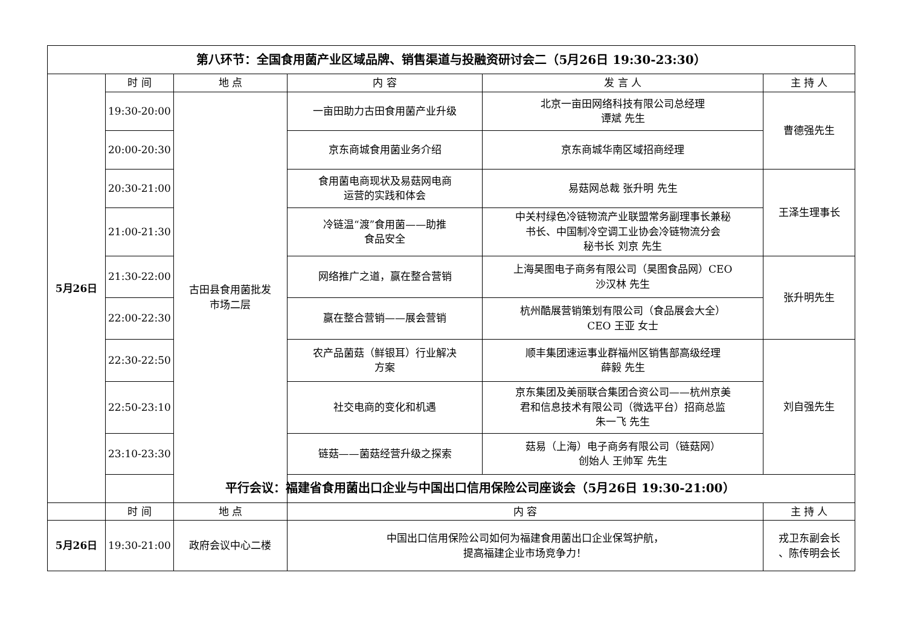| 第八环节：全国食用菌产业区域品牌、销售渠道与投融资研讨会二（5月26日 19:30-23:30） | | | | | |
| 5月26日 | 时 间 | 地 点 | 内 容 | 发 言 人 | 主 持 人 |
| | 19:30-20:00 | 古田县食用菌批发 市场二层 | 一亩田助力古田食用菌产业升级 | 北京一亩田网络科技有限公司总经理 谭斌 先生 | 曹德强先生 |
| | 20:00-20:30 | | 京东商城食用菌业务介绍 | 京东商城华南区域招商经理 | |
| | 20:30-21:00 | | 食用菌电商现状及易菇网电商 运营的实践和体会 | 易菇网总裁 张升明 先生 | 王泽生理事长 |
| | 21:00-21:30 | | 冷链温“渡”食用菌——助推 食品安全 | 中关村绿色冷链物流产业联盟常务副理事长兼秘 书长、中国制冷空调工业协会冷链物流分会 秘书长 刘京 先生 | |
| | 21:30-22:00 | | 网络推广之道，赢在整合营销 | 上海昊图电子商务有限公司（昊图食品网）CEO 沙汉林 先生 | 张升明先生 |
| | 22:00-22:30 | | 赢在整合营销——展会营销 | 杭州酷展营销策划有限公司（食品展会大全） CEO 王亚 女士 | |
| | 22:30-22:50 | | 农产品菌菇（鲜银耳）行业解决 方案 | 顺丰集团速运事业群福州区销售部高级经理 薛毅 先生 | 刘自强先生 |
| | 22:50-23:10 | | 社交电商的变化和机遇 | 京东集团及美丽联合集团合资公司——杭州京美 君和信息技术有限公司（微选平台）招商总监 朱一飞 先生 | |
| | 23:10-23:30 | | 链菇——菌菇经营升级之探索 | 菇易（上海）电子商务有限公司（链菇网） 创始人 王帅军 先生 | |
| | 平行会议：福建省食用菌出口企业与中国出口信用保险公司座谈会（5月26日 19:30-21:00） | | | | |
| | 时 间 | 地 点 | 内 容 | | 主 持 人 |
| 5月26日 | 19:30-21:00 | 政府会议中心二楼 | 中国出口信用保险公司如何为福建食用菌出口企业保驾护航， 提高福建企业市场竞争力！ | | 戎卫东副会长 、陈传明会长 |